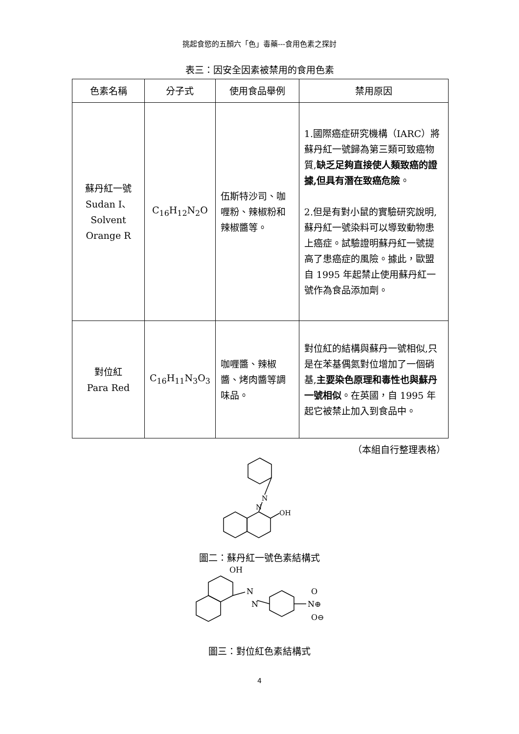挑起食慾的五顏六「色」毒藥---食用色素之探討
表三：因安全因素被禁用的食用色素
| 色素名稱 | 分子式 | 使用食品舉例 | 禁用原因 |
| --- | --- | --- | --- |
| 蘇丹紅一號 Sudan I、Solvent Orange R | C<sub>16</sub>H<sub>12</sub>N<sub>2</sub>O | 伍斯特沙司、咖喱粉、辣椒粉和辣椒醬等。 | 1.國際癌症研究機構（IARC）將蘇丹紅一號歸為第三類可致癌物質, 缺乏足夠直接使人類致癌的證據,但具有潛在致癌危險 。 2.但是有對小鼠的實驗研究說明,蘇丹紅一號染料可以導致動物患上癌症。試驗證明蘇丹紅一號提高了患癌症的風險。據此，歐盟自 1995 年起禁止使用蘇丹紅一號作為食品添加劑。 |
| 對位紅 Para Red | C<sub>16</sub>H<sub>11</sub>N<sub>3</sub>O<sub>3</sub> | 咖喱醬、辣椒醬、烤肉醬等調味品。 | 對位紅的結構與蘇丹一號相似,只是在苯基偶氮對位增加了一個硝基, 主要染色原理和毒性也與蘇丹一號相似 。在英國，自 1995 年起它被禁止加入到食品中。 |
（本組自行整理表格）
N
N
OH
圖二：蘇丹紅一號色素結構式
OH
N
N
N⊕
O
O⊖
圖三：對位紅色素結構式
4